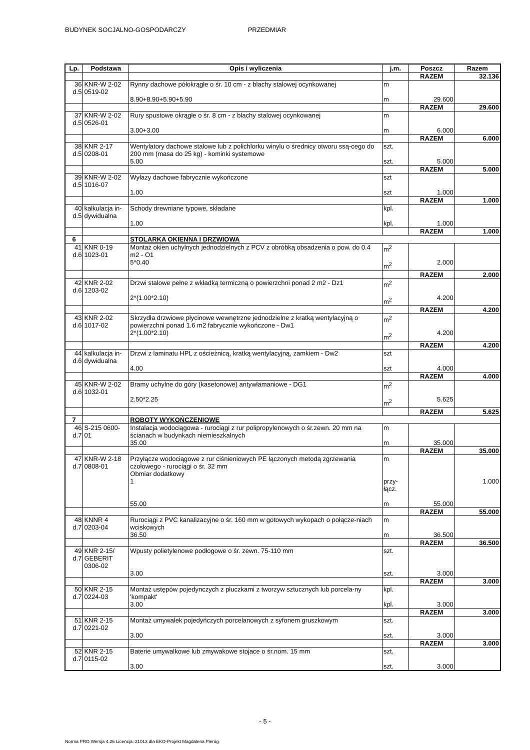BUDYNEK SOCJALNO-GOSPODARCZY PRZEDMIAR
| Lp. | Podstawa | Opis i wyliczenia | j.m. | Poszcz | Razem |
| --- | --- | --- | --- | --- | --- |
| | | | | RAZEM | 32.136 |
| 36 d.5 | KNR-W 2-02 0519-02 | Rynny dachowe półokrągłe o śr. 10 cm - z blachy stalowej ocynkowanej 8.90+8.90+5.90+5.90 | m m | 29.600 | |
| | | | | RAZEM | 29.600 |
| 37 d.5 | KNR-W 2-02 0526-01 | Rury spustowe okrągłe o śr. 8 cm - z blachy stalowej ocynkowanej 3.00+3.00 | m m | 6.000 | |
| | | | | RAZEM | 6.000 |
| 38 d.5 | KNR 2-17 0208-01 | Wentylatory dachowe stalowe lub z polichlorku winylu o średnicy otworu ssą-cego do 200 mm (masa do 25 kg) - kominki systemowe 5.00 | szt. szt. | 5.000 | |
| | | | | RAZEM | 5.000 |
| 39 d.5 | KNR-W 2-02 1016-07 | Wyłazy dachowe fabrycznie wykończone 1.00 | szt szt | 1.000 | |
| | | | | RAZEM | 1.000 |
| 40 d.5 | kalkulacja in- dywidualna | Schody drewniane typowe, składane 1.00 | kpl. kpl. | 1.000 | |
| | | | | RAZEM | 1.000 |
| 6 | | STOLARKA OKIENNA I DRZWIOWA | | | |
| 41 d.6 | KNR 0-19 1023-01 | Montaż okien uchylnych jednodzielnych z PCV z obróbką obsadzenia o pow. do 0.4 m2 - O1 5*0.40 | m<sup>2</sup> m<sup>2</sup> | 2.000 | |
| | | | | RAZEM | 2.000 |
| 42 d.6 | KNR 2-02 1203-02 | Drzwi stalowe pełne z wkładką termiczną o powierzchni ponad 2 m2 - Dz1 2*(1.00*2.10) | m<sup>2</sup> m<sup>2</sup> | 4.200 | |
| | | | | RAZEM | 4.200 |
| 43 d.6 | KNR 2-02 1017-02 | Skrzydła drzwiowe płycinowe wewnętrzne jednodzielne z kratką wentylacyjną o powierzchni ponad 1.6 m2 fabrycznie wykończone - Dw1 2*(1.00*2.10) | m<sup>2</sup> m<sup>2</sup> | 4.200 | |
| | | | | RAZEM | 4.200 |
| 44 d.6 | kalkulacja in- dywidualna | Drzwi z laminatu HPL z ościeżnicą, kratką wentylacyjną, zamkiem - Dw2 4.00 | szt szt | 4.000 | |
| | | | | RAZEM | 4.000 |
| 45 d.6 | KNR-W 2-02 1032-01 | Bramy uchylne do góry (kasetonowe) antywłamaniowe - DG1 2.50*2.25 | m<sup>2</sup> m<sup>2</sup> | 5.625 | |
| | | | | RAZEM | 5.625 |
| 7 | | ROBOTY WYKOŃCZENIOWE | | | |
| 46 d.7 | S-215 0600- 01 | Instalacja wodociągowa - rurociągi z rur polipropylenowych o śr.zewn. 20 mm na ścianach w budynkach niemieszkalnych 35.00 | m m | 35.000 | |
| | | | | RAZEM | 35.000 |
| 47 d.7 | KNR-W 2-18 0808-01 | Przyłącze wodociągowe z rur ciśnieniowych PE łączonych metodą zgrzewania czołowego - rurociągi o śr. 32 mm Obmiar dodatkowy 1 55.00 | m przy- łącz. m | 55.000 | 1.000 |
| | | | | RAZEM | 55.000 |
| 48 d.7 | KNNR 4 0203-04 | Rurociągi z PVC kanalizacyjne o śr. 160 mm w gotowych wykopach o połącze-niach wciskowych 36.50 | m m | 36.500 | |
| | | | | RAZEM | 36.500 |
| 49 d.7 | KNR 2-15/ GEBERIT 0306-02 | Wpusty polietylenowe podłogowe o śr. zewn. 75-110 mm 3.00 | szt. szt. | 3.000 | |
| | | | | RAZEM | 3.000 |
| 50 d.7 | KNR 2-15 0224-03 | Montaż ustępów pojedynczych z płuczkami z tworzyw sztucznych lub porcela-ny 'kompakt' 3.00 | kpl. kpl. | 3.000 | |
| | | | | RAZEM | 3.000 |
| 51 d.7 | KNR 2-15 0221-02 | Montaż umywalek pojedyńczych porcelanowych z syfonem gruszkowym 3.00 | szt. szt. | 3.000 | |
| | | | | RAZEM | 3.000 |
| 52 d.7 | KNR 2-15 0115-02 | Baterie umywalkowe lub zmywakowe stojace o śr.nom. 15 mm 3.00 | szt. szt. | 3.000 | |
- 5 -
Norma PRO Wersja 4.26 Licencja: 21013 dla EKO-Projekt Magdalena Pieróg